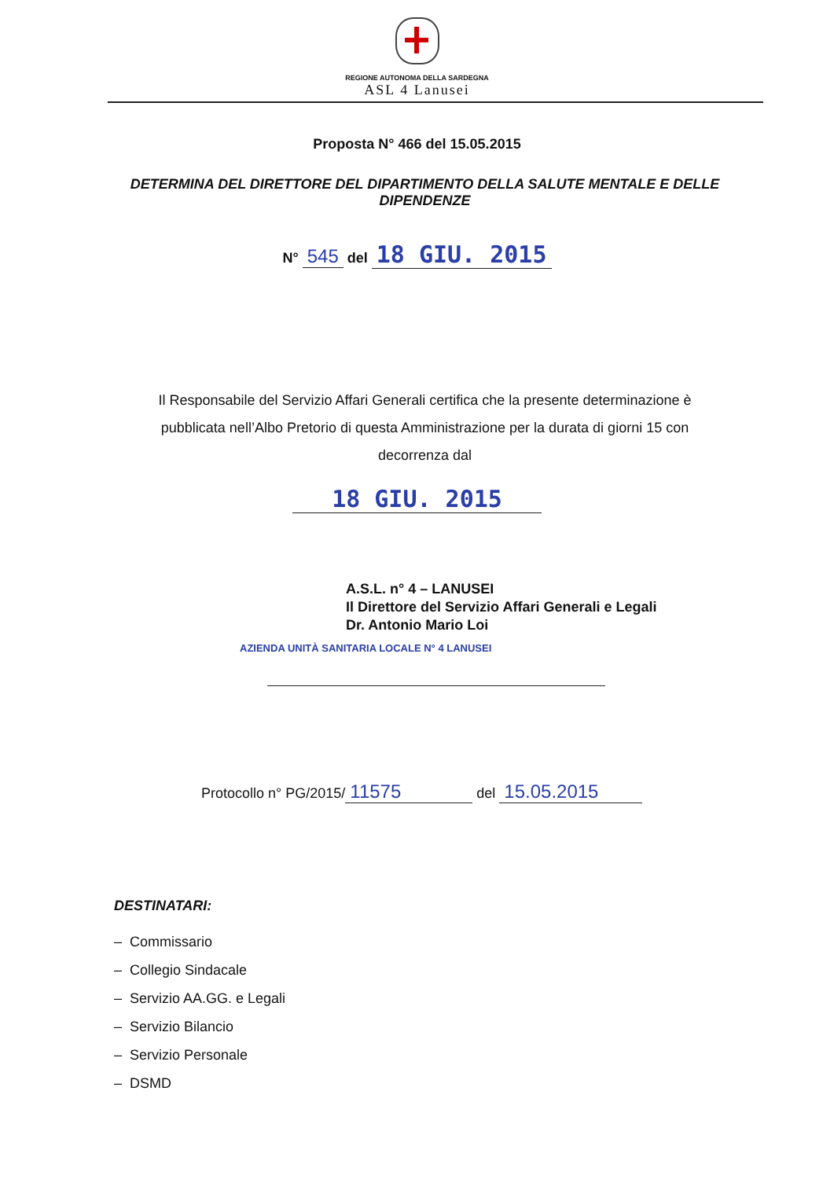REGIONE AUTONOMA DELLA SARDEGNA
ASL 4 Lanusei
Proposta N° 466 del 15.05.2015
DETERMINA DEL DIRETTORE DEL DIPARTIMENTO DELLA SALUTE MENTALE E DELLE DIPENDENZE
N° 545 del 18 GIU. 2015
Il Responsabile del Servizio Affari Generali certifica che la presente determinazione è pubblicata nell’Albo Pretorio di questa Amministrazione per la durata di giorni 15 con decorrenza dal
18 GIU. 2015
A.S.L. n° 4 – LANUSEI
Il Direttore del Servizio Affari Generali e Legali
Dr. Antonio Mario Loi
AZIENDA UNITÀ SANITARIA LOCALE N° 4 LANUSEI
Protocollo n° PG/2015/ 11575 del 15.05.2015
DESTINATARI:
– Commissario
– Collegio Sindacale
– Servizio AA.GG. e Legali
– Servizio Bilancio
– Servizio Personale
– DSMD